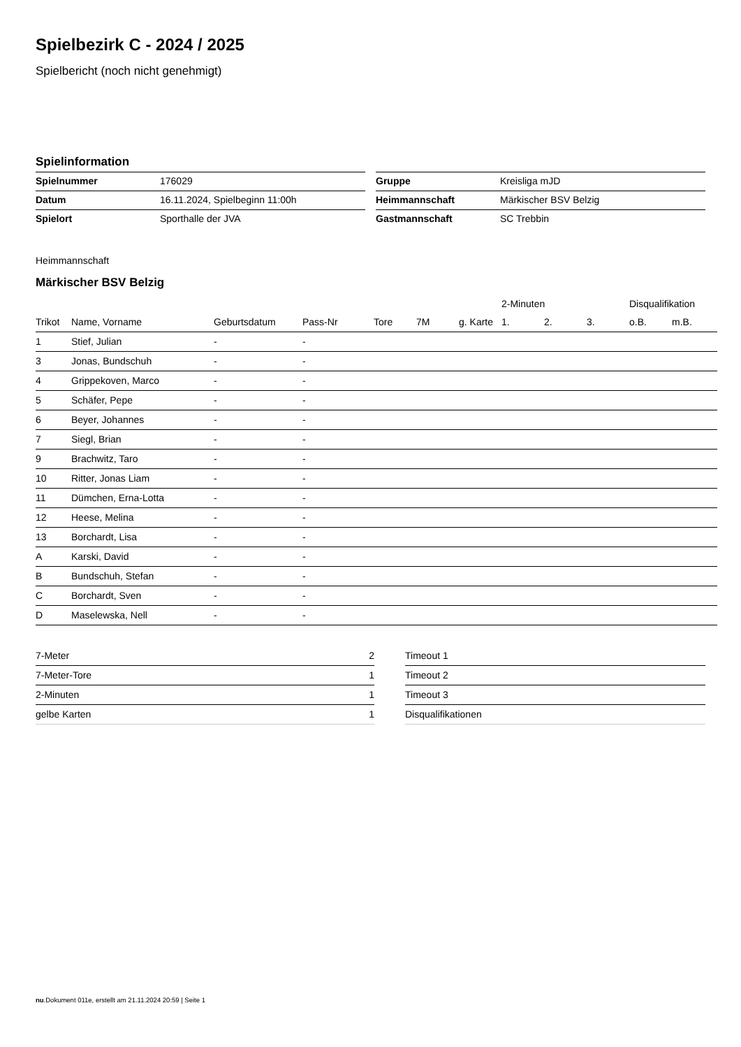Spielbezirk C - 2024 / 2025
Spielbericht (noch nicht genehmigt)
Spielinformation
| Spielnummer | 176029 |
| Datum | 16.11.2024, Spielbeginn 11:00h |
| Spielort | Sporthalle der JVA |
| Gruppe | Kreisliga mJD |
| Heimmannschaft | Märkischer BSV Belzig |
| Gastmannschaft | SC Trebbin |
Heimmannschaft
Märkischer BSV Belzig
| | | | | | | | 2-Minuten | | | Disqualifikation | |
| --- | --- | --- | --- | --- | --- | --- | --- | --- | --- | --- | --- |
| Trikot | Name, Vorname | Geburtsdatum | Pass-Nr | Tore | 7M | g. Karte | 1. | 2. | 3. | o.B. | m.B. |
| 1 | Stief, Julian | - | - | | | | | | | | |
| 3 | Jonas, Bundschuh | - | - | | | | | | | | |
| 4 | Grippekoven, Marco | - | - | | | | | | | | |
| 5 | Schäfer, Pepe | - | - | | | | | | | | |
| 6 | Beyer, Johannes | - | - | | | | | | | | |
| 7 | Siegl, Brian | - | - | | | | | | | | |
| 9 | Brachwitz, Taro | - | - | | | | | | | | |
| 10 | Ritter, Jonas Liam | - | - | | | | | | | | |
| 11 | Dümchen, Erna-Lotta | - | - | | | | | | | | |
| 12 | Heese, Melina | - | - | | | | | | | | |
| 13 | Borchardt, Lisa | - | - | | | | | | | | |
| A | Karski, David | - | - | | | | | | | | |
| B | Bundschuh, Stefan | - | - | | | | | | | | |
| C | Borchardt, Sven | - | - | | | | | | | | |
| D | Maselewska, Nell | - | - | | | | | | | | |
| 7-Meter | 2 |
| 7-Meter-Tore | 1 |
| 2-Minuten | 1 |
| gelbe Karten | 1 |
| Timeout 1 |
| Timeout 2 |
| Timeout 3 |
| Disqualifikationen |
nu.Dokument 011e, erstellt am 21.11.2024 20:59 | Seite 1